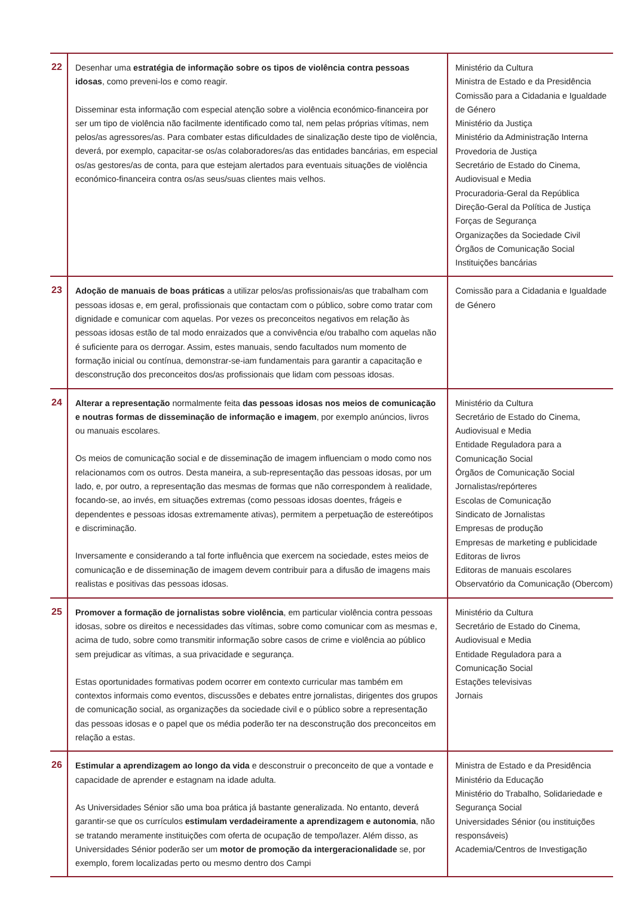| 22 | Desenhar uma estratégia de informação sobre os tipos de violência contra pessoas idosas , como preveni-los e como reagir. Disseminar esta informação com especial atenção sobre a violência económico-financeira por ser um tipo de violência não facilmente identificado como tal, nem pelas próprias vítimas, nem pelos/as agressores/as. Para combater estas dificuldades de sinalização deste tipo de violência, deverá, por exemplo, capacitar-se os/as colaboradores/as das entidades bancárias, em especial os/as gestores/as de conta, para que estejam alertados para eventuais situações de violência económico-financeira contra os/as seus/suas clientes mais velhos. | Ministério da Cultura Ministra de Estado e da Presidência Comissão para a Cidadania e Igualdade de Género Ministério da Justiça Ministério da Administração Interna Provedoria de Justiça Secretário de Estado do Cinema, Audiovisual e Media Procuradoria-Geral da República Direção-Geral da Política de Justiça Forças de Segurança Organizações da Sociedade Civil Órgãos de Comunicação Social Instituições bancárias |
| 23 | Adoção de manuais de boas práticas a utilizar pelos/as profissionais/as que trabalham com pessoas idosas e, em geral, profissionais que contactam com o público, sobre como tratar com dignidade e comunicar com aquelas. Por vezes os preconceitos negativos em relação às pessoas idosas estão de tal modo enraizados que a convivência e/ou trabalho com aquelas não é suficiente para os derrogar. Assim, estes manuais, sendo facultados num momento de formação inicial ou contínua, demonstrar-se-iam fundamentais para garantir a capacitação e desconstrução dos preconceitos dos/as profissionais que lidam com pessoas idosas. | Comissão para a Cidadania e Igualdade de Género |
| 24 | Alterar a representação normalmente feita das pessoas idosas nos meios de comunicação e noutras formas de disseminação de informação e imagem , por exemplo anúncios, livros ou manuais escolares. Os meios de comunicação social e de disseminação de imagem influenciam o modo como nos relacionamos com os outros. Desta maneira, a sub-representação das pessoas idosas, por um lado, e, por outro, a representação das mesmas de formas que não correspondem à realidade, focando-se, ao invés, em situações extremas (como pessoas idosas doentes, frágeis e dependentes e pessoas idosas extremamente ativas), permitem a perpetuação de estereótipos e discriminação. Inversamente e considerando a tal forte influência que exercem na sociedade, estes meios de comunicação e de disseminação de imagem devem contribuir para a difusão de imagens mais realistas e positivas das pessoas idosas. | Ministério da Cultura Secretário de Estado do Cinema, Audiovisual e Media Entidade Reguladora para a Comunicação Social Órgãos de Comunicação Social Jornalistas/repórteres Escolas de Comunicação Sindicato de Jornalistas Empresas de produção Empresas de marketing e publicidade Editoras de livros Editoras de manuais escolares Observatório da Comunicação (Obercom) |
| 25 | Promover a formação de jornalistas sobre violência , em particular violência contra pessoas idosas, sobre os direitos e necessidades das vítimas, sobre como comunicar com as mesmas e, acima de tudo, sobre como transmitir informação sobre casos de crime e violência ao público sem prejudicar as vítimas, a sua privacidade e segurança. Estas oportunidades formativas podem ocorrer em contexto curricular mas também em contextos informais como eventos, discussões e debates entre jornalistas, dirigentes dos grupos de comunicação social, as organizações da sociedade civil e o público sobre a representação das pessoas idosas e o papel que os média poderão ter na desconstrução dos preconceitos em relação a estas. | Ministério da Cultura Secretário de Estado do Cinema, Audiovisual e Media Entidade Reguladora para a Comunicação Social Estações televisivas Jornais |
| 26 | Estimular a aprendizagem ao longo da vida e desconstruir o preconceito de que a vontade e capacidade de aprender e estagnam na idade adulta. As Universidades Sénior são uma boa prática já bastante generalizada. No entanto, deverá garantir-se que os currículos estimulam verdadeiramente a aprendizagem e autonomia , não se tratando meramente instituições com oferta de ocupação de tempo/lazer. Além disso, as Universidades Sénior poderão ser um motor de promoção da intergeracionalidade se, por exemplo, forem localizadas perto ou mesmo dentro dos Campi | Ministra de Estado e da Presidência Ministério da Educação Ministério do Trabalho, Solidariedade e Segurança Social Universidades Sénior (ou instituições responsáveis) Academia/Centros de Investigação |